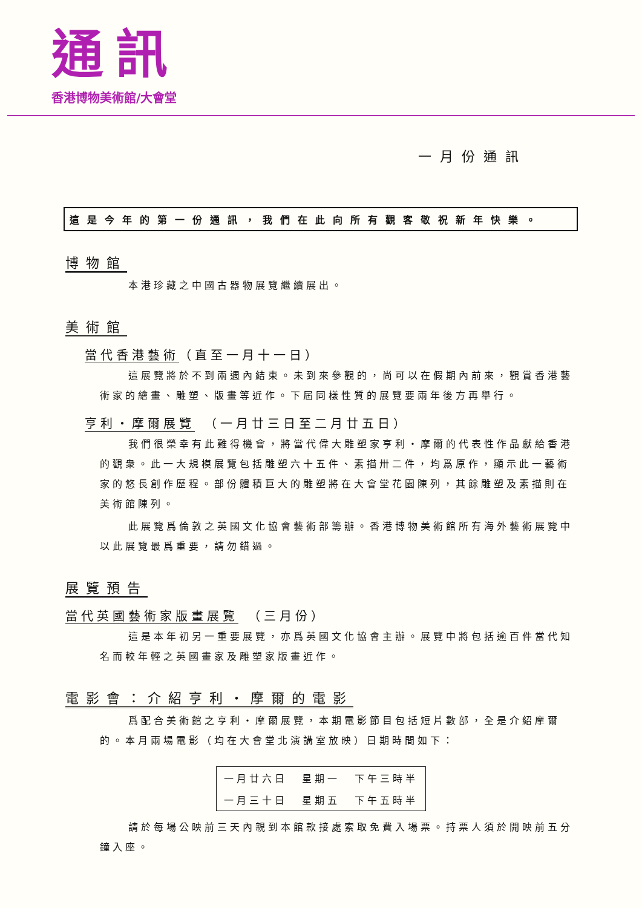通訊
香港博物美術館/大會堂
一月份通訊
這是今年的第一份通訊，我們在此向所有觀客敬祝新年快樂。
博物館
本港珍藏之中國古器物展覽繼續展出。
美術館
當代香港藝術（直至一月十一日）
這展覽將於不到兩週內結束。未到來參觀的，尚可以在假期內前來，觀賞香港藝術家的繪畫、雕塑、版畫等近作。下屆同樣性質的展覽要兩年後方再舉行。
亨利・摩爾展覽　（一月廿三日至二月廿五日）
我們很榮幸有此難得機會，將當代偉大雕塑家亨利・摩爾的代表性作品獻給香港的觀衆。此一大規模展覽包括雕塑六十五件、素描卅二件，均爲原作，顯示此一藝術家的悠長創作歷程。部份體積巨大的雕塑將在大會堂花園陳列，其餘雕塑及素描則在美術館陳列。
此展覽爲倫敦之英國文化協會藝術部籌辦。香港博物美術館所有海外藝術展覽中以此展覽最爲重要，請勿錯過。
展覽預告
當代英國藝術家版畫展覽　（三月份）
這是本年初另一重要展覽，亦爲英國文化協會主辦。展覽中將包括逾百件當代知名而較年輕之英國畫家及雕塑家版畫近作。
電影會：介紹亨利・摩爾的電影
爲配合美術館之亨利・摩爾展覽，本期電影節目包括短片數部，全是介紹摩爾的。本月兩場電影（均在大會堂北演講室放映）日期時間如下：
| 一月廿六日 | 星期一 | 下午三時半 |
| 一月三十日 | 星期五 | 下午五時半 |
請於每場公映前三天內親到本館款接處索取免費入場票。持票人須於開映前五分鐘入座。